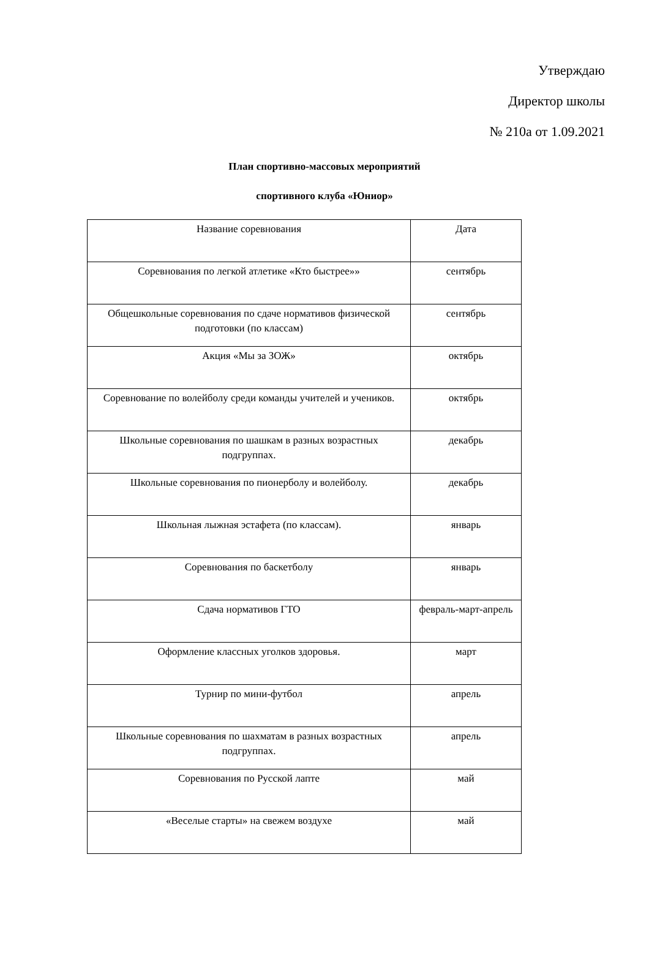Утверждаю
Директор школы
№ 210а от 1.09.2021
План спортивно-массовых мероприятий
спортивного клуба «Юниор»
| Название соревнования | Дата |
| Соревнования по легкой атлетике «Кто быстрее»» | сентябрь |
| Общешкольные соревнования по сдаче нормативов физической подготовки (по классам) | сентябрь |
| Акция «Мы за ЗОЖ» | октябрь |
| Соревнование по волейболу среди команды учителей и учеников. | октябрь |
| Школьные соревнования по шашкам в разных возрастных подгруппах. | декабрь |
| Школьные соревнования по пионерболу и волейболу. | декабрь |
| Школьная лыжная эстафета (по классам). | январь |
| Соревнования по баскетболу | январь |
| Сдача нормативов ГТО | февраль-март-апрель |
| Оформление классных уголков здоровья. | март |
| Турнир по мини-футбол | апрель |
| Школьные соревнования по шахматам в разных возрастных подгруппах. | апрель |
| Соревнования по Русской лапте | май |
| «Веселые старты» на свежем воздухе | май |